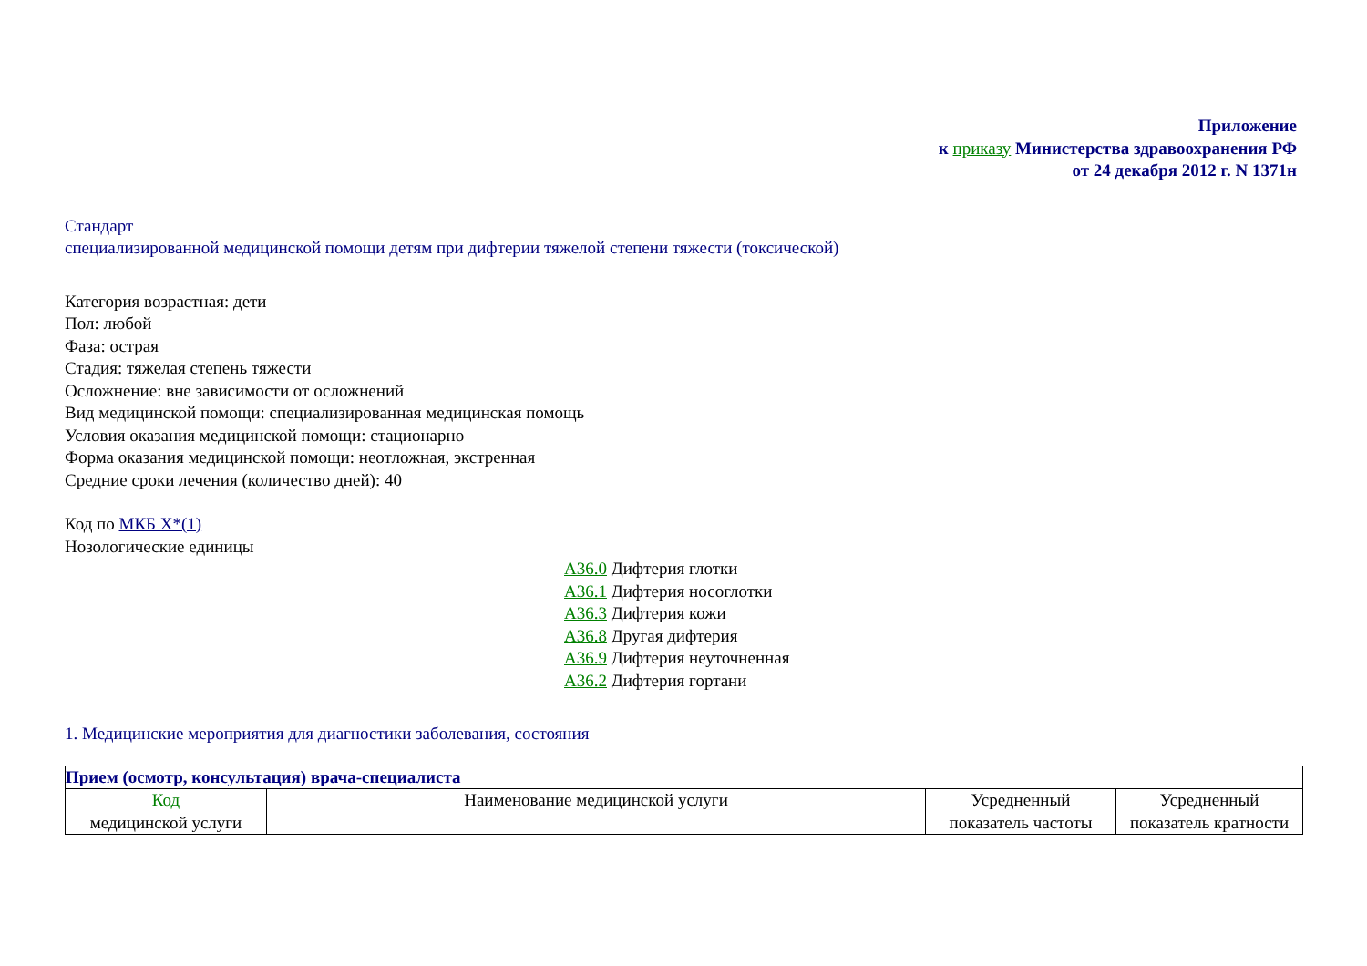Приложение
к приказу Министерства здравоохранения РФ
от 24 декабря 2012 г. N 1371н
Стандарт
специализированной медицинской помощи детям при дифтерии тяжелой степени тяжести (токсической)
Категория возрастная: дети
Пол: любой
Фаза: острая
Стадия: тяжелая степень тяжести
Осложнение: вне зависимости от осложнений
Вид медицинской помощи: специализированная медицинская помощь
Условия оказания медицинской помощи: стационарно
Форма оказания медицинской помощи: неотложная, экстренная
Средние сроки лечения (количество дней): 40
Код по МКБ X*(1)
Нозологические единицы
A36.0 Дифтерия глотки
A36.1 Дифтерия носоглотки
A36.3 Дифтерия кожи
A36.8 Другая дифтерия
A36.9 Дифтерия неуточненная
A36.2 Дифтерия гортани
1. Медицинские мероприятия для диагностики заболевания, состояния
| Прием (осмотр, консультация) врача-специалиста | | | |
| --- | --- | --- | --- |
| Код медицинской услуги | Наименование медицинской услуги | Усредненный показатель частоты | Усредненный показатель кратности |